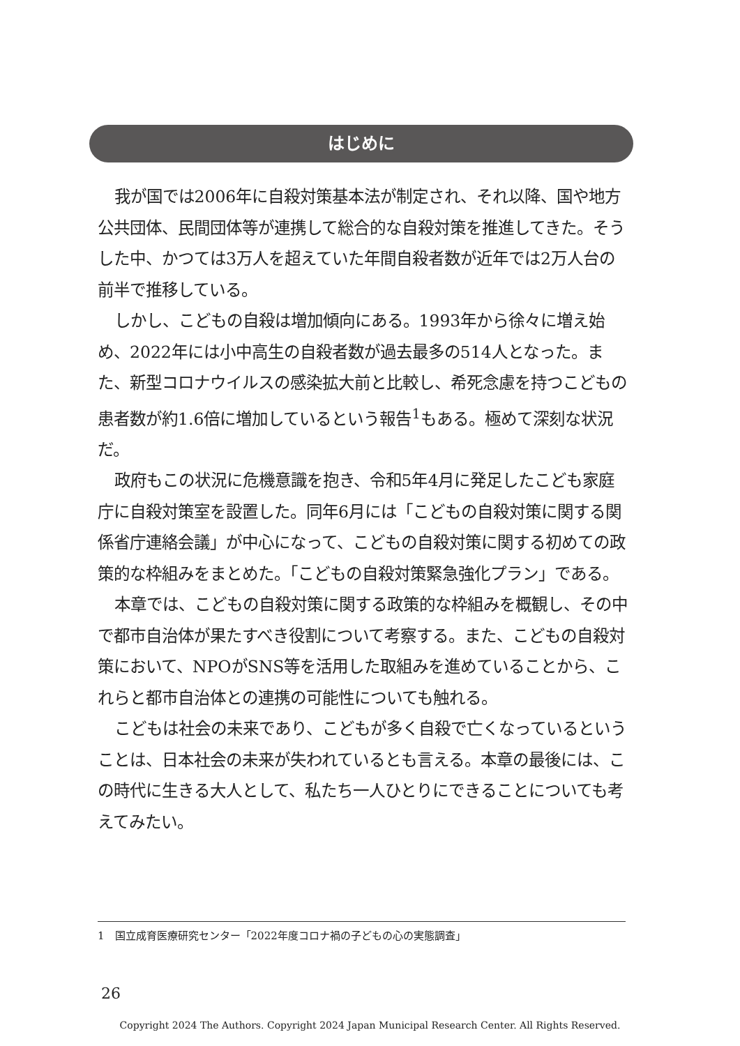はじめに
我が国では2006年に自殺対策基本法が制定され、それ以降、国や地方公共団体、民間団体等が連携して総合的な自殺対策を推進してきた。そうした中、かつては3万人を超えていた年間自殺者数が近年では2万人台の前半で推移している。
しかし、こどもの自殺は増加傾向にある。1993年から徐々に増え始め、2022年には小中高生の自殺者数が過去最多の514人となった。また、新型コロナウイルスの感染拡大前と比較し、希死念慮を持つこどもの患者数が約1.6倍に増加しているという報告<sup>1</sup>もある。極めて深刻な状況だ。
政府もこの状況に危機意識を抱き、令和5年4月に発足したこども家庭庁に自殺対策室を設置した。同年6月には「こどもの自殺対策に関する関係省庁連絡会議」が中心になって、こどもの自殺対策に関する初めての政策的な枠組みをまとめた。「こどもの自殺対策緊急強化プラン」である。
本章では、こどもの自殺対策に関する政策的な枠組みを概観し、その中で都市自治体が果たすべき役割について考察する。また、こどもの自殺対策において、NPOがSNS等を活用した取組みを進めていることから、これらと都市自治体との連携の可能性についても触れる。
こどもは社会の未来であり、こどもが多く自殺で亡くなっているということは、日本社会の未来が失われているとも言える。本章の最後には、この時代に生きる大人として、私たち一人ひとりにできることについても考えてみたい。
1　国立成育医療研究センター「2022年度コロナ禍の子どもの心の実態調査」
26
Copyright 2024 The Authors. Copyright 2024 Japan Municipal Research Center. All Rights Reserved.